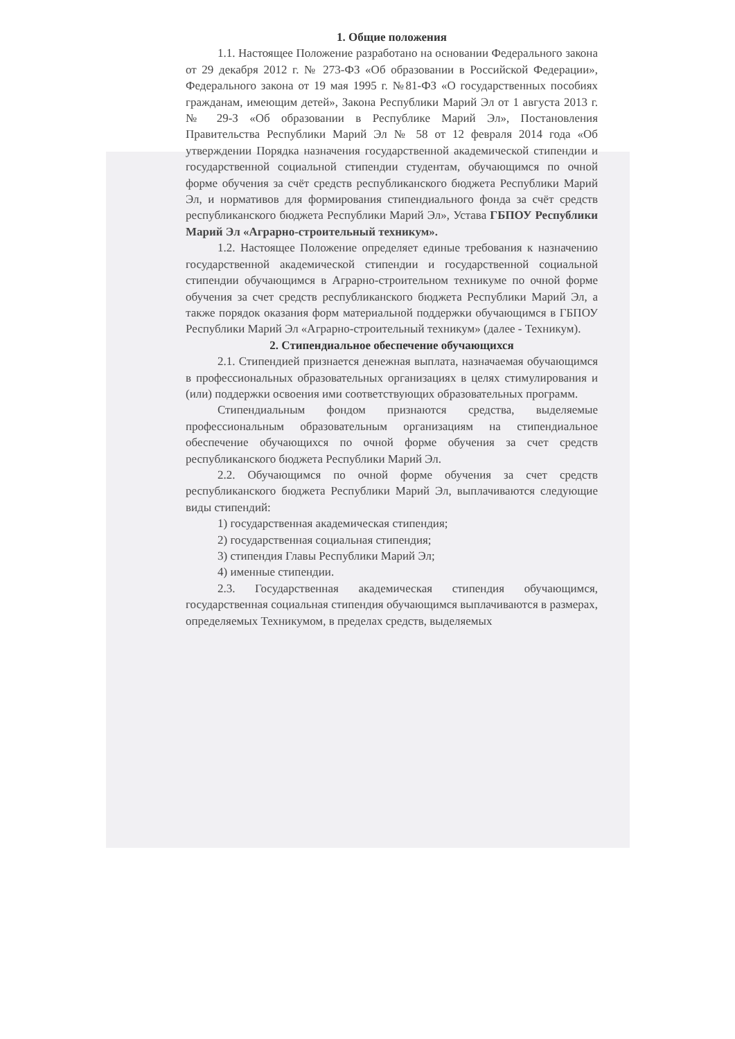1. Общие положения
1.1. Настоящее Положение разработано на основании Федерального закона от 29 декабря 2012 г. № 273-ФЗ «Об образовании в Российской Федерации», Федерального закона от 19 мая 1995 г. №81-ФЗ «О государственных пособиях гражданам, имеющим детей», Закона Республики Марий Эл от 1 августа 2013 г. № 29-З «Об образовании в Республике Марий Эл», Постановления Правительства Республики Марий Эл № 58 от 12 февраля 2014 года «Об утверждении Порядка назначения государственной академической стипендии и государственной социальной стипендии студентам, обучающимся по очной форме обучения за счёт средств республиканского бюджета Республики Марий Эл, и нормативов для формирования стипендиального фонда за счёт средств республиканского бюджета Республики Марий Эл», Устава ГБПОУ Республики Марий Эл «Аграрно-строительный техникум».
1.2. Настоящее Положение определяет единые требования к назначению государственной академической стипендии и государственной социальной стипендии обучающимся в Аграрно-строительном техникуме по очной форме обучения за счет средств республиканского бюджета Республики Марий Эл, а также порядок оказания форм материальной поддержки обучающимся в ГБПОУ Республики Марий Эл «Аграрно-строительный техникум» (далее - Техникум).
2. Стипендиальное обеспечение обучающихся
2.1. Стипендией признается денежная выплата, назначаемая обучающимся в профессиональных образовательных организациях в целях стимулирования и (или) поддержки освоения ими соответствующих образовательных программ.
Стипендиальным фондом признаются средства, выделяемые профессиональным образовательным организациям на стипендиальное обеспечение обучающихся по очной форме обучения за счет средств республиканского бюджета Республики Марий Эл.
2.2. Обучающимся по очной форме обучения за счет средств республиканского бюджета Республики Марий Эл, выплачиваются следующие виды стипендий:
1) государственная академическая стипендия;
2) государственная социальная стипендия;
3) стипендия Главы Республики Марий Эл;
4) именные стипендии.
2.3. Государственная академическая стипендия обучающимся, государственная социальная стипендия обучающимся выплачиваются в размерах, определяемых Техникумом, в пределах средств, выделяемых